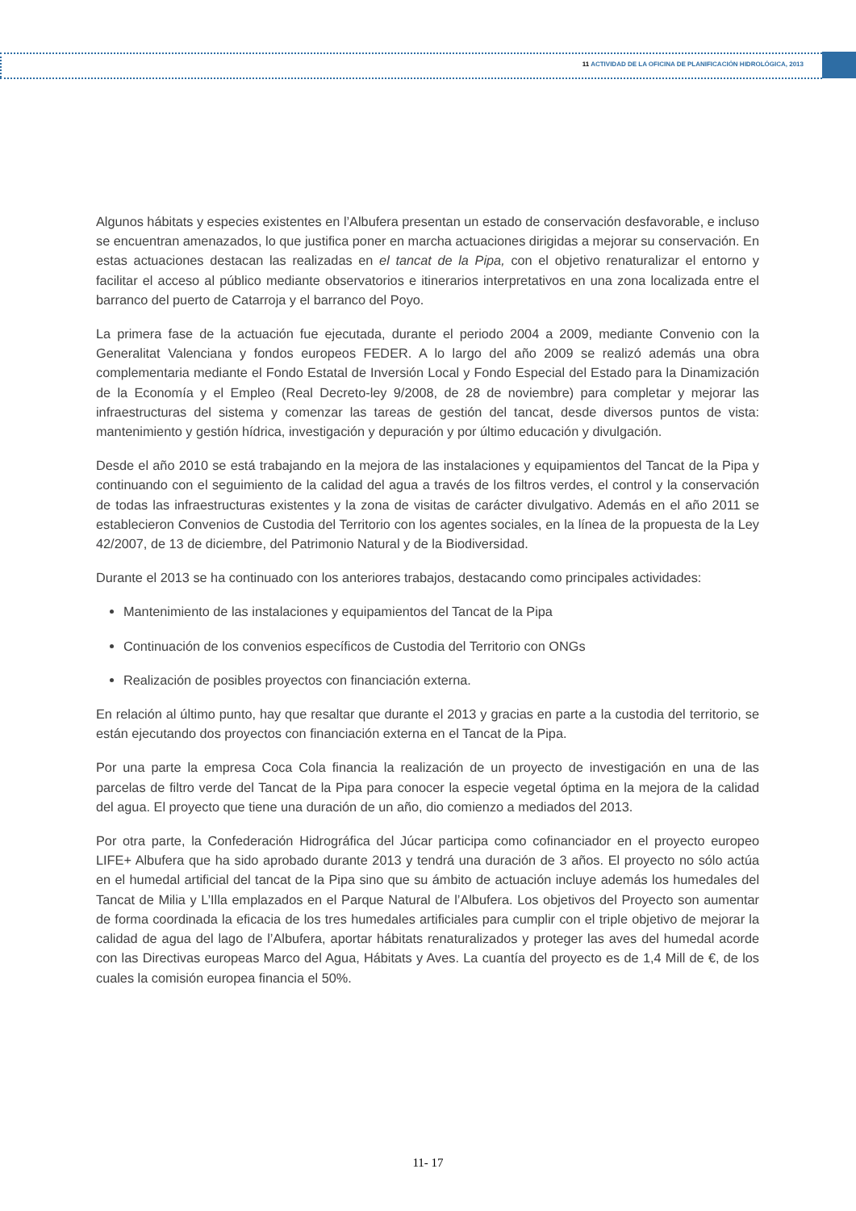11 ACTIVIDAD DE LA OFICINA DE PLANIFICACIÓN HIDROLÓGICA, 2013
Algunos hábitats y especies existentes en l’Albufera presentan un estado de conservación desfavorable, e incluso se encuentran amenazados, lo que justifica poner en marcha actuaciones dirigidas a mejorar su conservación. En estas actuaciones destacan las realizadas en el tancat de la Pipa, con el objetivo renaturalizar el entorno y facilitar el acceso al público mediante observatorios e itinerarios interpretativos en una zona localizada entre el barranco del puerto de Catarroja y el barranco del Poyo.
La primera fase de la actuación fue ejecutada, durante el periodo 2004 a 2009, mediante Convenio con la Generalitat Valenciana y fondos europeos FEDER. A lo largo del año 2009 se realizó además una obra complementaria mediante el Fondo Estatal de Inversión Local y Fondo Especial del Estado para la Dinamización de la Economía y el Empleo (Real Decreto-ley 9/2008, de 28 de noviembre) para completar y mejorar las infraestructuras del sistema y comenzar las tareas de gestión del tancat, desde diversos puntos de vista: mantenimiento y gestión hídrica, investigación y depuración y por último educación y divulgación.
Desde el año 2010 se está trabajando en la mejora de las instalaciones y equipamientos del Tancat de la Pipa y continuando con el seguimiento de la calidad del agua a través de los filtros verdes, el control y la conservación de todas las infraestructuras existentes y la zona de visitas de carácter divulgativo. Además en el año 2011 se establecieron Convenios de Custodia del Territorio con los agentes sociales, en la línea de la propuesta de la Ley 42/2007, de 13 de diciembre, del Patrimonio Natural y de la Biodiversidad.
Durante el 2013 se ha continuado con los anteriores trabajos, destacando como principales actividades:
Mantenimiento de las instalaciones y equipamientos del Tancat de la Pipa
Continuación de los convenios específicos de Custodia del Territorio con ONGs
Realización de posibles proyectos con financiación externa.
En relación al último punto, hay que resaltar que durante el 2013 y gracias en parte a la custodia del territorio, se están ejecutando dos proyectos con financiación externa en el Tancat de la Pipa.
Por una parte la empresa Coca Cola financia la realización de un proyecto de investigación en una de las parcelas de filtro verde del Tancat de la Pipa para conocer la especie vegetal óptima en la mejora de la calidad del agua. El proyecto que tiene una duración de un año, dio comienzo a mediados del 2013.
Por otra parte, la Confederación Hidrográfica del Júcar participa como cofinanciador en el proyecto europeo LIFE+ Albufera que ha sido aprobado durante 2013 y tendrá una duración de 3 años. El proyecto no sólo actúa en el humedal artificial del tancat de la Pipa sino que su ámbito de actuación incluye además los humedales del Tancat de Milia y L’Illa emplazados en el Parque Natural de l’Albufera. Los objetivos del Proyecto son aumentar de forma coordinada la eficacia de los tres humedales artificiales para cumplir con el triple objetivo de mejorar la calidad de agua del lago de l’Albufera, aportar hábitats renaturalizados y proteger las aves del humedal acorde con las Directivas europeas Marco del Agua, Hábitats y Aves. La cuantía del proyecto es de 1,4 Mill de €, de los cuales la comisión europea financia el 50%.
11- 17